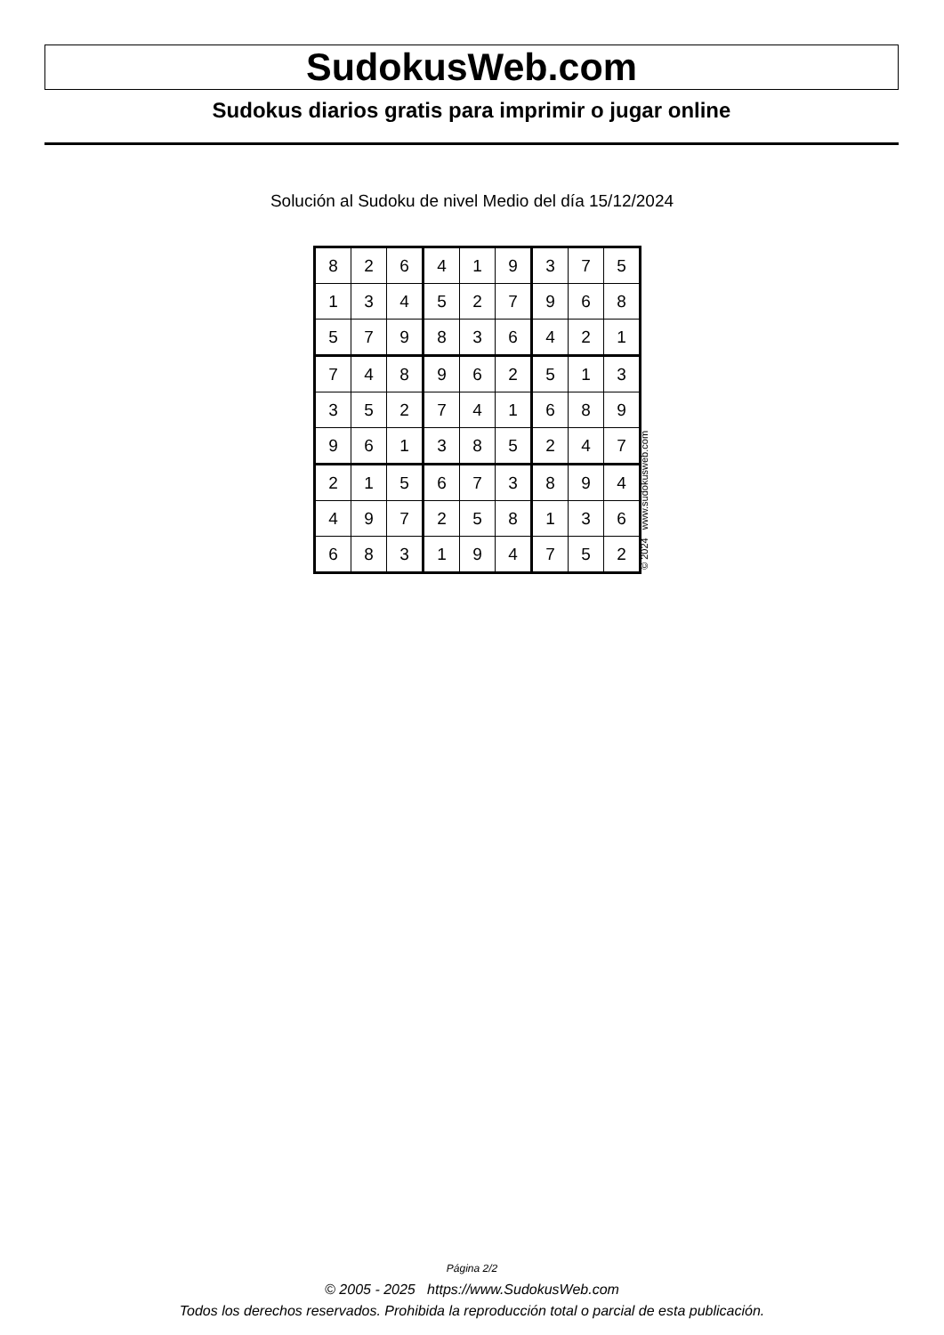SudokusWeb.com
Sudokus diarios gratis para imprimir o jugar online
Solución al Sudoku de nivel Medio del día 15/12/2024
| 8 | 2 | 6 | 4 | 1 | 9 | 3 | 7 | 5 |
| 1 | 3 | 4 | 5 | 2 | 7 | 9 | 6 | 8 |
| 5 | 7 | 9 | 8 | 3 | 6 | 4 | 2 | 1 |
| 7 | 4 | 8 | 9 | 6 | 2 | 5 | 1 | 3 |
| 3 | 5 | 2 | 7 | 4 | 1 | 6 | 8 | 9 |
| 9 | 6 | 1 | 3 | 8 | 5 | 2 | 4 | 7 |
| 2 | 1 | 5 | 6 | 7 | 3 | 8 | 9 | 4 |
| 4 | 9 | 7 | 2 | 5 | 8 | 1 | 3 | 6 |
| 6 | 8 | 3 | 1 | 9 | 4 | 7 | 5 | 2 |
© 2024 www.sudokusweb.com
Página 2/2
© 2005 - 2025 https://www.SudokusWeb.com
Todos los derechos reservados. Prohibida la reproducción total o parcial de esta publicación.